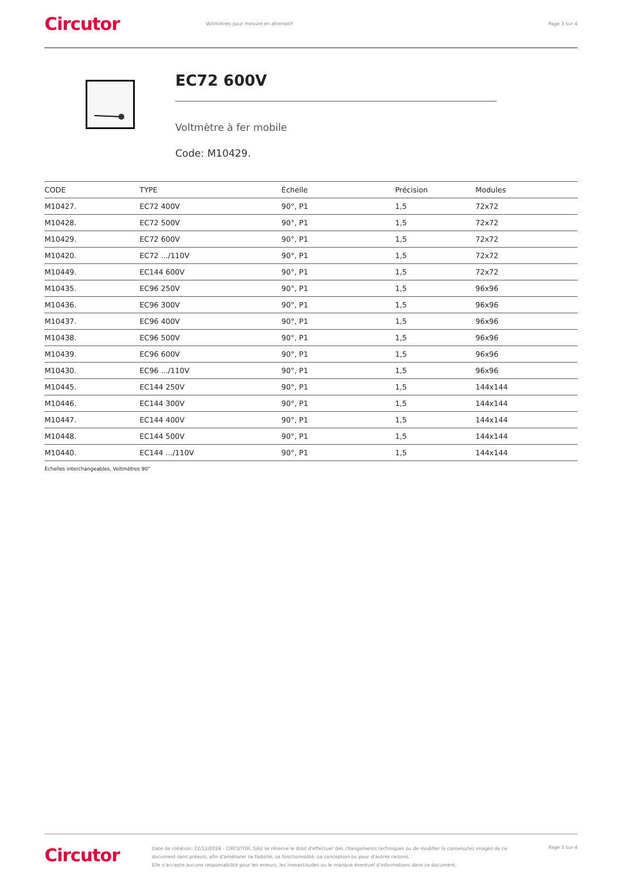Circutor
Voltmètres pour mesure en alternatif
Page 3 sur 4
EC72 600V
Voltmètre à fer mobile
Code: M10429.
| CODE | TYPE | Échelle | Précision | Modules |
| --- | --- | --- | --- | --- |
| M10427. | EC72 400V | 90°, P1 | 1,5 | 72x72 |
| M10428. | EC72 500V | 90°, P1 | 1,5 | 72x72 |
| M10429. | EC72 600V | 90°, P1 | 1,5 | 72x72 |
| M10420. | EC72 .../110V | 90°, P1 | 1,5 | 72x72 |
| M10449. | EC144 600V | 90°, P1 | 1,5 | 72x72 |
| M10435. | EC96 250V | 90°, P1 | 1,5 | 96x96 |
| M10436. | EC96 300V | 90°, P1 | 1,5 | 96x96 |
| M10437. | EC96 400V | 90°, P1 | 1,5 | 96x96 |
| M10438. | EC96 500V | 90°, P1 | 1,5 | 96x96 |
| M10439. | EC96 600V | 90°, P1 | 1,5 | 96x96 |
| M10430. | EC96 .../110V | 90°, P1 | 1,5 | 96x96 |
| M10445. | EC144 250V | 90°, P1 | 1,5 | 144x144 |
| M10446. | EC144 300V | 90°, P1 | 1,5 | 144x144 |
| M10447. | EC144 400V | 90°, P1 | 1,5 | 144x144 |
| M10448. | EC144 500V | 90°, P1 | 1,5 | 144x144 |
| M10440. | EC144 .../110V | 90°, P1 | 1,5 | 144x144 |
Échelles interchangeables, Voltmètres 90°
Circutor
Date de création: 22/12/2024 - CIRCUTOR, SAU se réserve le droit d'effectuer des changements techniques ou de modifier le contenu/les images de ce document sans préavis, afin d'améliorer sa fiabilité, sa fonctionnalité, sa conception ou pour d'autres raisons.
Elle n'accepte aucune responsabilité pour les erreurs, les inexactitudes ou le manque éventuel d'informations dans ce document.
Page 3 sur 4